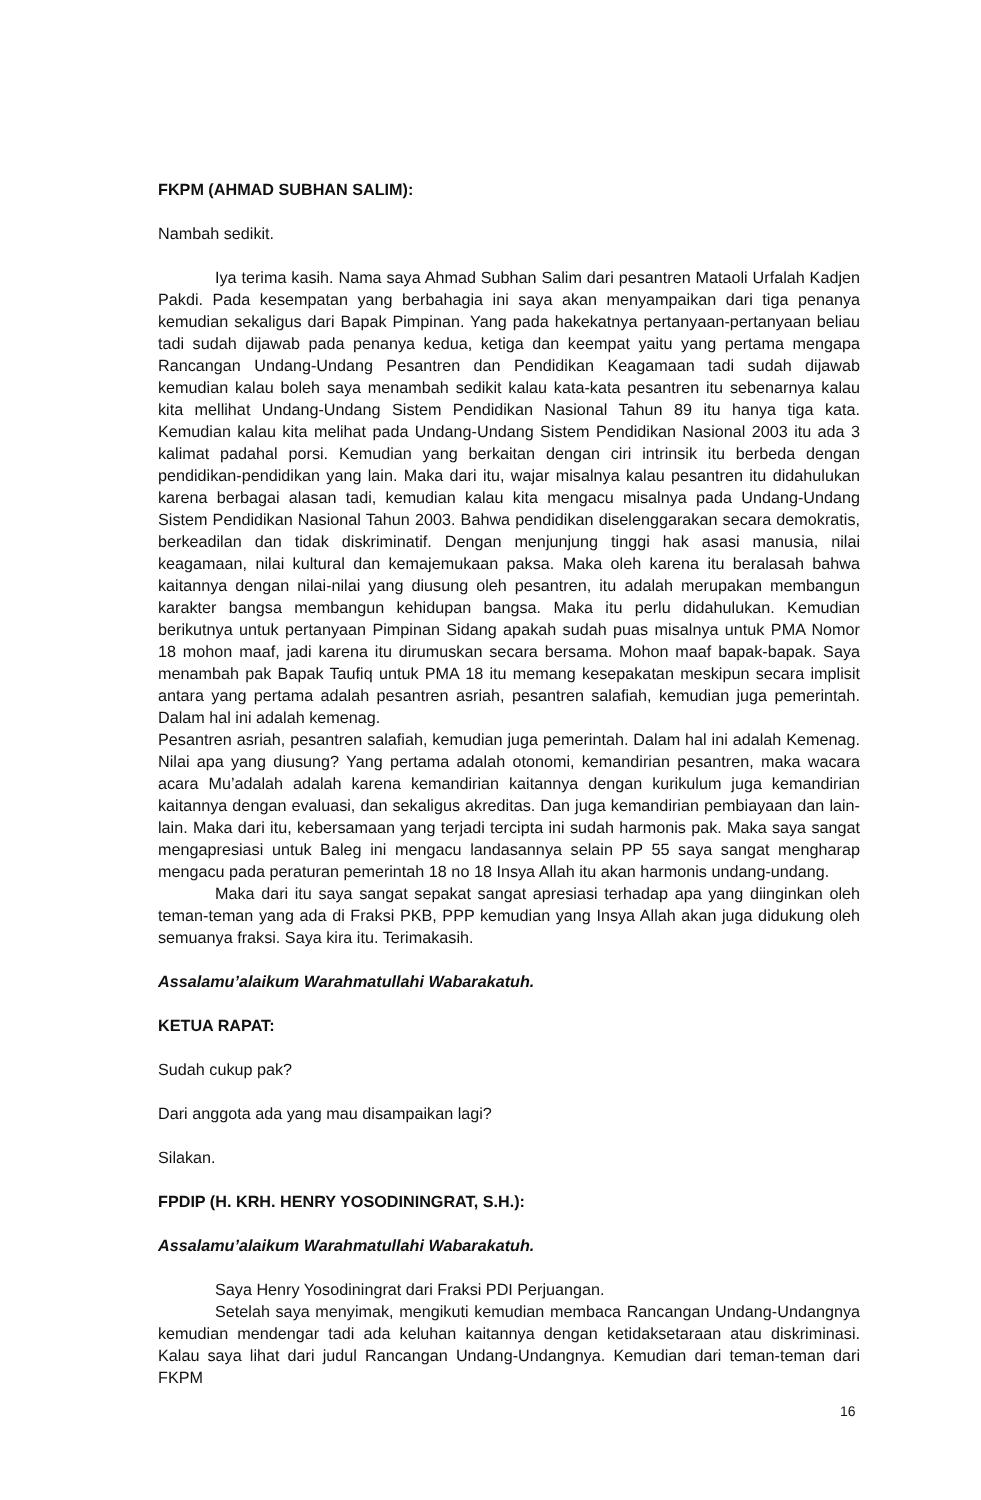FKPM (AHMAD SUBHAN SALIM):
Nambah sedikit.
Iya terima kasih. Nama saya Ahmad Subhan Salim dari pesantren Mataoli Urfalah Kadjen Pakdi. Pada kesempatan yang berbahagia ini saya akan menyampaikan dari tiga penanya kemudian sekaligus dari Bapak Pimpinan. Yang pada hakekatnya pertanyaan-pertanyaan beliau tadi sudah dijawab pada penanya kedua, ketiga dan keempat yaitu yang pertama mengapa Rancangan Undang-Undang Pesantren dan Pendidikan Keagamaan tadi sudah dijawab kemudian kalau boleh saya menambah sedikit kalau kata-kata pesantren itu sebenarnya kalau kita mellihat Undang-Undang Sistem Pendidikan Nasional Tahun 89 itu hanya tiga kata. Kemudian kalau kita melihat pada Undang-Undang Sistem Pendidikan Nasional 2003 itu ada 3 kalimat padahal porsi. Kemudian yang berkaitan dengan ciri intrinsik itu berbeda dengan pendidikan-pendidikan yang lain. Maka dari itu, wajar misalnya kalau pesantren itu didahulukan karena berbagai alasan tadi, kemudian kalau kita mengacu misalnya pada Undang-Undang Sistem Pendidikan Nasional Tahun 2003. Bahwa pendidikan diselenggarakan secara demokratis, berkeadilan dan tidak diskriminatif. Dengan menjunjung tinggi hak asasi manusia, nilai keagamaan, nilai kultural dan kemajemukaan paksa. Maka oleh karena itu beralasah bahwa kaitannya dengan nilai-nilai yang diusung oleh pesantren, itu adalah merupakan membangun karakter bangsa membangun kehidupan bangsa. Maka itu perlu didahulukan. Kemudian berikutnya untuk pertanyaan Pimpinan Sidang apakah sudah puas misalnya untuk PMA Nomor 18 mohon maaf, jadi karena itu dirumuskan secara bersama. Mohon maaf bapak-bapak. Saya menambah pak Bapak Taufiq untuk PMA 18 itu memang kesepakatan meskipun secara implisit antara yang pertama adalah pesantren asriah, pesantren salafiah, kemudian juga pemerintah. Dalam hal ini adalah kemenag.
Pesantren asriah, pesantren salafiah, kemudian juga pemerintah. Dalam hal ini adalah Kemenag. Nilai apa yang diusung? Yang pertama adalah otonomi, kemandirian pesantren, maka wacara acara Mu’adalah adalah karena kemandirian kaitannya dengan kurikulum juga kemandirian kaitannya dengan evaluasi, dan sekaligus akreditas. Dan juga kemandirian pembiayaan dan lain-lain. Maka dari itu, kebersamaan yang terjadi tercipta ini sudah harmonis pak. Maka saya sangat mengapresiasi untuk Baleg ini mengacu landasannya selain PP 55 saya sangat mengharap mengacu pada peraturan pemerintah 18 no 18 Insya Allah itu akan harmonis undang-undang.
Maka dari itu saya sangat sepakat sangat apresiasi terhadap apa yang diinginkan oleh teman-teman yang ada di Fraksi PKB, PPP kemudian yang Insya Allah akan juga didukung oleh semuanya fraksi. Saya kira itu. Terimakasih.
Assalamu’alaikum Warahmatullahi Wabarakatuh.
KETUA RAPAT:
Sudah cukup pak?
Dari anggota ada yang mau disampaikan lagi?
Silakan.
FPDIP (H. KRH. HENRY YOSODININGRAT, S.H.):
Assalamu’alaikum Warahmatullahi Wabarakatuh.
Saya Henry Yosodiningrat dari Fraksi PDI Perjuangan.
Setelah saya menyimak, mengikuti kemudian membaca Rancangan Undang-Undangnya kemudian mendengar tadi ada keluhan kaitannya dengan ketidaksetaraan atau diskriminasi. Kalau saya lihat dari judul Rancangan Undang-Undangnya. Kemudian dari teman-teman dari FKPM
16